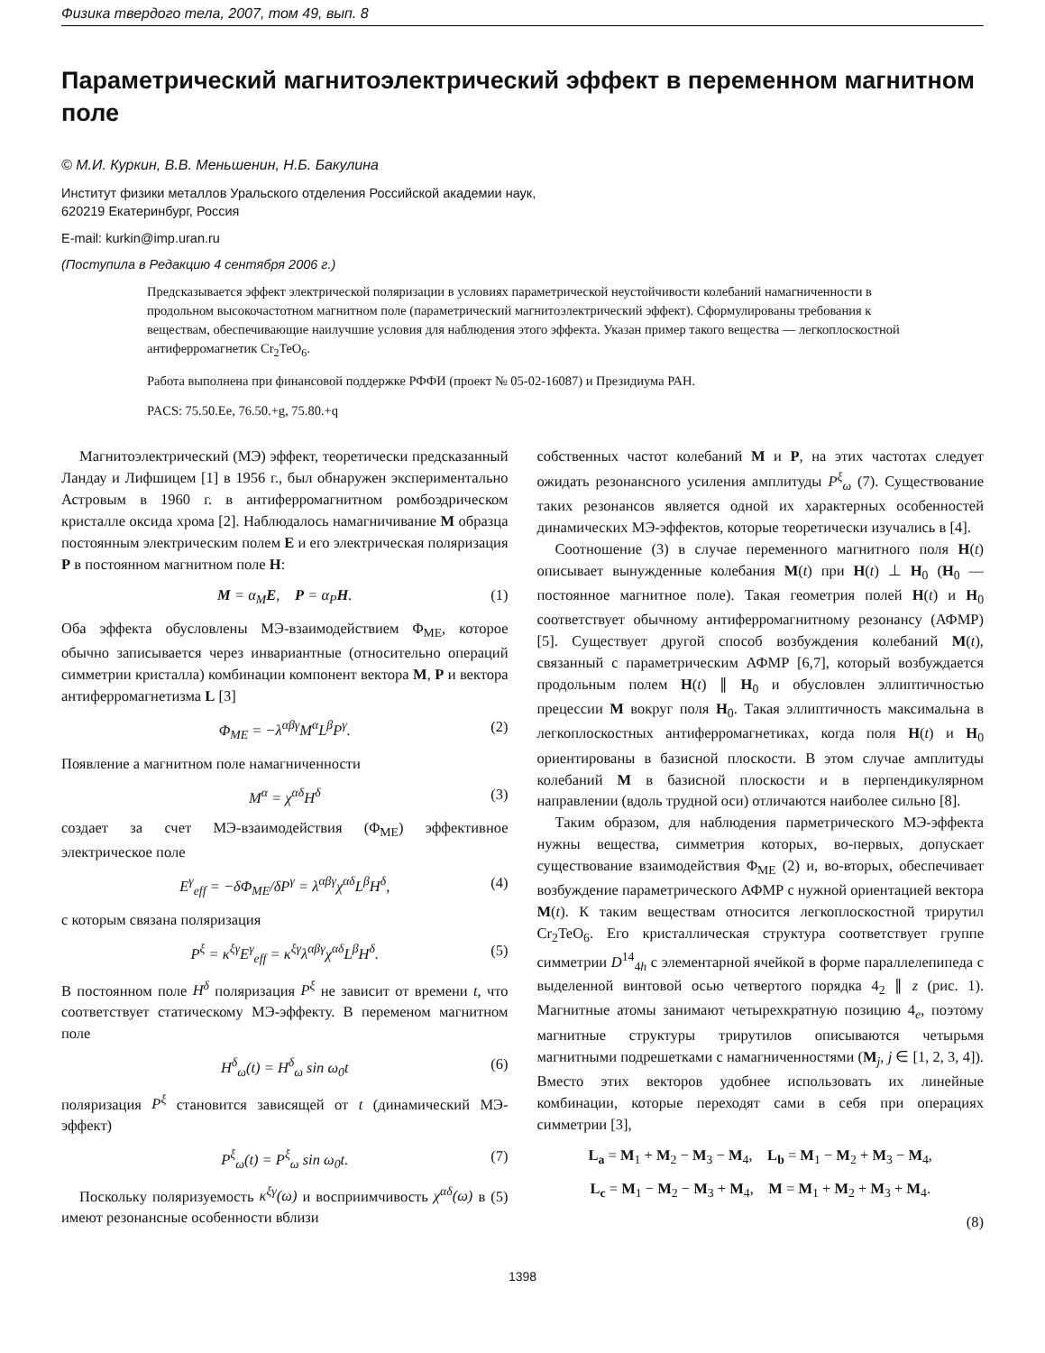Физика твердого тела, 2007, том 49, вып. 8
Параметрический магнитоэлектрический эффект в переменном магнитном поле
© М.И. Куркин, В.В. Меньшенин, Н.Б. Бакулина
Институт физики металлов Уральского отделения Российской академии наук,
620219 Екатеринбург, Россия
E-mail: kurkin@imp.uran.ru
(Поступила в Редакцию 4 сентября 2006 г.)
Предсказывается эффект электрической поляризации в условиях параметрической неустойчивости колебаний намагниченности в продольном высокочастотном магнитном поле (параметрический магнитоэлектрический эффект). Сформулированы требования к веществам, обеспечивающие наилучшие условия для наблюдения этого эффекта. Указан пример такого вещества — легкоплоскостной антиферромагнетик Cr<sub>2</sub>TeO<sub>6</sub>.
Работа выполнена при финансовой поддержке РФФИ (проект № 05-02-16087) и Президиума РАН.
PACS: 75.50.Ee, 76.50.+g, 75.80.+q
Магнитоэлектрический (МЭ) эффект, теоретически предсказанный Ландау и Лифшицем [1] в 1956 г., был обнаружен экспериментально Астровым в 1960 г. в антиферромагнитном ромбоэдрическом кристалле оксида хрома [2]. Наблюдалось намагничивание M образца постоянным электрическим полем E и его электрическая поляризация P в постоянном магнитном поле H:
M = α<sub>M</sub>E, P = α<sub>P</sub>H. (1)
Оба эффекта обусловлены МЭ-взаимодействием Φ<sub>ME</sub>, которое обычно записывается через инвариантные (относительно операций симметрии кристалла) комбинации компонент вектора M, P и вектора антиферромагнетизма L [3]
Φ<sub>ME</sub> = −λ<sup>αβγ</sup>M<sup>α</sup>L<sup>β</sup>P<sup>γ</sup>. (2)
Появление а магнитном поле намагниченности
M<sup>α</sup> = χ<sup>αδ</sup>H<sup>δ</sup> (3)
создает за счет МЭ-взаимодействия (Φ<sub>ME</sub>) эффективное электрическое поле
E<sup>γ</sup><sub>eff</sub> = −δΦ<sub>ME</sub>/δP<sup>γ</sup> = λ<sup>αβγ</sup>χ<sup>αδ</sup>L<sup>β</sup>H<sup>δ</sup>, (4)
с которым связана поляризация
P<sup>ξ</sup> = κ<sup>ξγ</sup>E<sup>γ</sup><sub>eff</sub> = κ<sup>ξγ</sup>λ<sup>αβγ</sup>χ<sup>αδ</sup>L<sup>β</sup>H<sup>δ</sup>. (5)
В постоянном поле H<sup>δ</sup> поляризация P<sup>ξ</sup> не зависит от времени t, что соответствует статическому МЭ-эффекту. В переменом магнитном поле
H<sup>δ</sup><sub>ω</sub>(t) = H<sup>δ</sup><sub>ω</sub> sin ω<sub>0</sub>t (6)
поляризация P<sup>ξ</sup> становится зависящей от t (динамический МЭ-эффект)
P<sup>ξ</sup><sub>ω</sub>(t) = P<sup>ξ</sup><sub>ω</sub> sin ω<sub>0</sub>t. (7)
Поскольку поляризуемость κ<sup>ξγ</sup>(ω) и восприимчивость χ<sup>αδ</sup>(ω) в (5) имеют резонансные особенности вблизи
собственных частот колебаний M и P, на этих частотах следует ожидать резонансного усиления амплитуды P<sup>ξ</sup><sub>ω</sub> (7). Существование таких резонансов является одной их характерных особенностей динамических МЭ-эффектов, которые теоретически изучались в [4].
Соотношение (3) в случае переменного магнитного поля H(t) описывает вынужденные колебания M(t) при H(t) ⊥ H<sub>0</sub> (H<sub>0</sub> — постоянное магнитное поле). Такая геометрия полей H(t) и H<sub>0</sub> соответствует обычному антиферромагнитному резонансу (АФМР) [5]. Существует другой способ возбуждения колебаний M(t), связанный с параметрическим АФМР [6,7], который возбуждается продольным полем H(t) ∥ H<sub>0</sub> и обусловлен эллиптичностью прецессии M вокруг поля H<sub>0</sub>. Такая эллиптичность максимальна в легкоплоскостных антиферромагнетиках, когда поля H(t) и H<sub>0</sub> ориентированы в базисной плоскости. В этом случае амплитуды колебаний M в базисной плоскости и в перпендикулярном направлении (вдоль трудной оси) отличаются наиболее сильно [8].
Таким образом, для наблюдения парметрического МЭ-эффекта нужны вещества, симметрия которых, во-первых, допускает существование взаимодействия Φ<sub>ME</sub> (2) и, во-вторых, обеспечивает возбуждение параметрического АФМР с нужной ориентацией вектора M(t). К таким веществам относится легкоплоскостной трирутил Cr<sub>2</sub>TeO<sub>6</sub>. Его кристаллическая структура соответствует группе симметрии D<sup>14</sup><sub>4h</sub> с элементарной ячейкой в форме параллелепипеда с выделенной винтовой осью четвертого порядка 4<sub>2</sub> ∥ z (рис. 1). Магнитные атомы занимают четырехкратную позицию 4<sub>e</sub>, поэтому магнитные структуры трирутилов описываются четырьмя магнитными подрешетками с намагниченностями (M<sub>j</sub>, j ∈ [1, 2, 3, 4]). Вместо этих векторов удобнее использовать их линейные комбинации, которые переходят сами в себя при операциях симметрии [3],
L<sub>a</sub> = M<sub>1</sub> + M<sub>2</sub> − M<sub>3</sub> − M<sub>4</sub>, L<sub>b</sub> = M<sub>1</sub> − M<sub>2</sub> + M<sub>3</sub> − M<sub>4</sub>,
L<sub>c</sub> = M<sub>1</sub> − M<sub>2</sub> − M<sub>3</sub> + M<sub>4</sub>, M = M<sub>1</sub> + M<sub>2</sub> + M<sub>3</sub> + M<sub>4</sub>.
(8)
1398